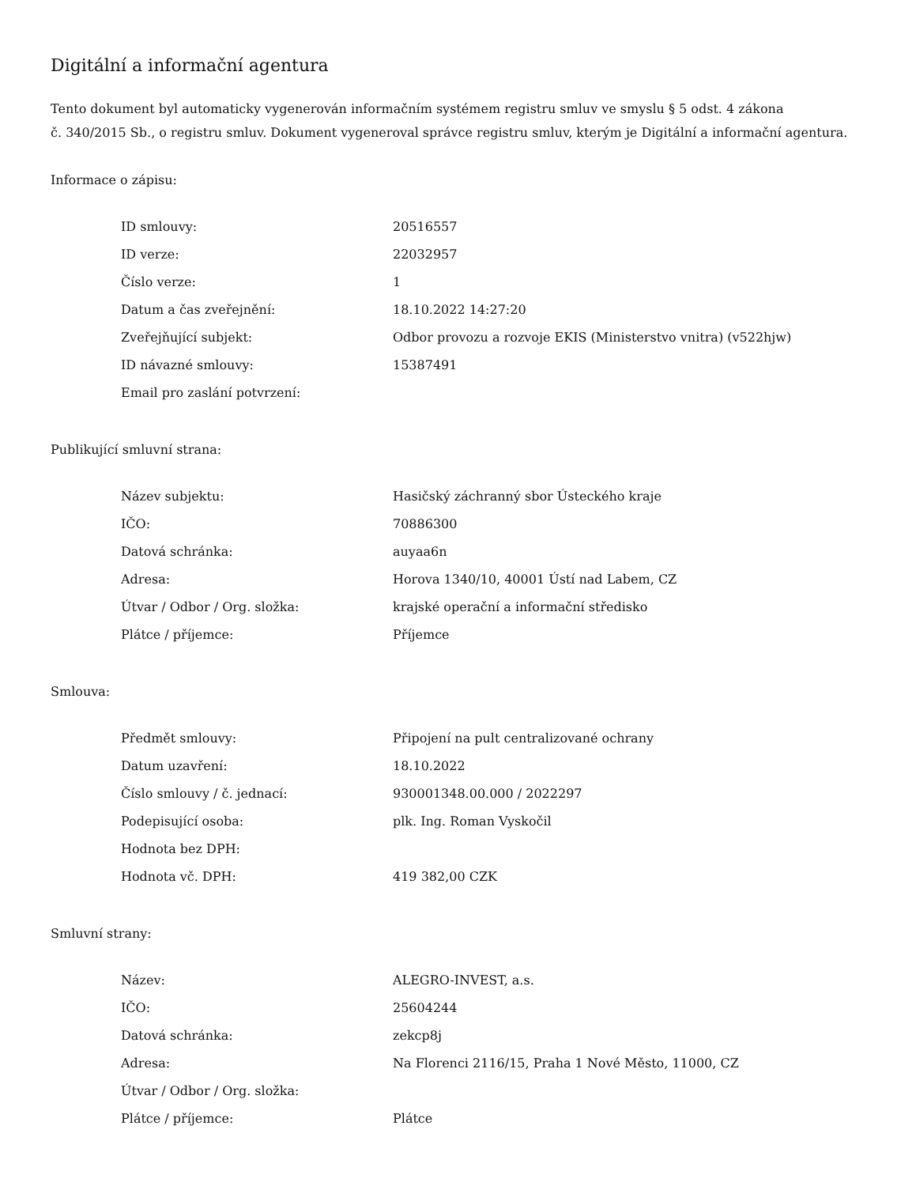Digitální a informační agentura
Tento dokument byl automaticky vygenerován informačním systémem registru smluv ve smyslu § 5 odst. 4 zákona
č. 340/2015 Sb., o registru smluv. Dokument vygeneroval správce registru smluv, kterým je Digitální a informační agentura.
Informace o zápisu:
| ID smlouvy: | 20516557 |
| ID verze: | 22032957 |
| Číslo verze: | 1 |
| Datum a čas zveřejnění: | 18.10.2022 14:27:20 |
| Zveřejňující subjekt: | Odbor provozu a rozvoje EKIS (Ministerstvo vnitra) (v522hjw) |
| ID návazné smlouvy: | 15387491 |
| Email pro zaslání potvrzení: | |
Publikující smluvní strana:
| Název subjektu: | Hasičský záchranný sbor Ústeckého kraje |
| IČO: | 70886300 |
| Datová schránka: | auyaa6n |
| Adresa: | Horova 1340/10, 40001 Ústí nad Labem, CZ |
| Útvar / Odbor / Org. složka: | krajské operační a informační středisko |
| Plátce / příjemce: | Příjemce |
Smlouva:
| Předmět smlouvy: | Připojení na pult centralizované ochrany |
| Datum uzavření: | 18.10.2022 |
| Číslo smlouvy / č. jednací: | 930001348.00.000 / 2022297 |
| Podepisující osoba: | plk. Ing. Roman Vyskočil |
| Hodnota bez DPH: | |
| Hodnota vč. DPH: | 419 382,00 CZK |
Smluvní strany:
| Název: | ALEGRO-INVEST, a.s. |
| IČO: | 25604244 |
| Datová schránka: | zekcp8j |
| Adresa: | Na Florenci 2116/15, Praha 1 Nové Město, 11000, CZ |
| Útvar / Odbor / Org. složka: | |
| Plátce / příjemce: | Plátce |